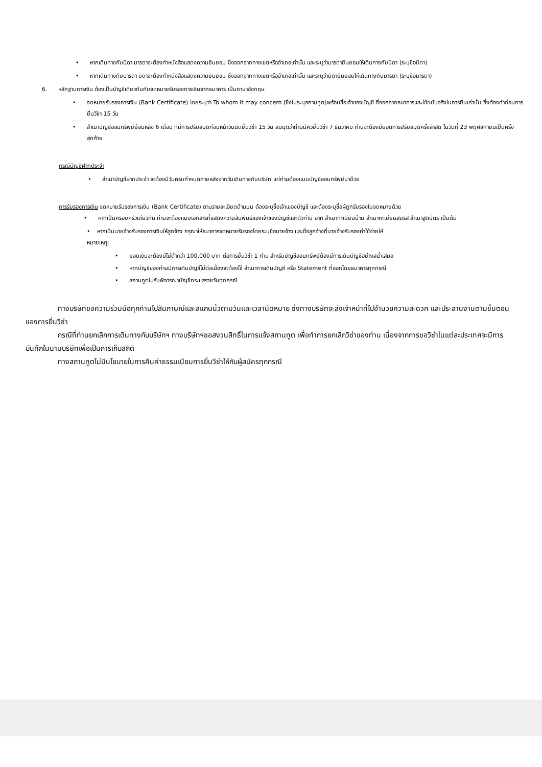• หากเดินทางกับบิดา มารดาจะต้องทำหนังสือแสดงความยินยอม ซึ่งออกจากทางเขตหรืออำเภอเท่านั้น และระบุว่ามารดายินยอมให้เดินทางกับบิดา (ระบุชื่อบิดา)
• หากเดินทางกับมารดา บิดาจะต้องทำหนังสือแสดงความยินยอม ซึ่งออกจากทางเขตหรืออำเภอเท่านั้น และระบุว่าบิดายินยอมให้เดินทางกับมารดา (ระบุชื่อมารดา)
6. หลักฐานการเงิน ต้องเป็นบัญชีเดียวกันกับจดหมายรับรองการเงินจากธนาคาร เป็นภาษาอังกฤษ
• จดหมายรับรองการเงิน (Bank Certificate) โดยระบุว่า To whom it may concern (ซึ่งไม่ระบุสถานทูต)พร้อมชื่อเจ้าของบัญชี ที่ออกจากธนาคารและใช้ฉบับจริงในการยื่นเท่านั้น ซึ่งต้องทำก่อนการยื่นวีซ่า 15 วัน
• สำเนาบัญชีออมทรัพย์ย้อนหลัง 6 เดือน ที่มีการปรับสมุดก่อนหน้าวันนัดยื่นวีซ่า 15 วัน สมมุติว่าท่านมีคิวยื่นวีซ่า 7 ธันวาคม ท่านจะต้องมียอดการปรับสมุดครั้งล่าสุด ในวันที่ 23 พฤศจิกายนเป็นครั้งสุดท้าย
กรณีบัญชีฝากประจำ
• สำเนาบัญชีฝากประจำ จะต้องมีวันครบกำหนดภายหลังจากวันเดินทางกับบริษัท แต่ท่านต้องแนบบัญชีออมทรัพย์มาด้วย
การรับรองการเงิน จดหมายรับรองการเงิน (Bank Certificate) ตามรายละเอียดด้านบน ต้องระบุชื่อเจ้าเของบัญชี และต้องระบุชื่อผู้ถูกรับรองในจดหมายด้วย
• หากเป็นครอบครัวเดียวกัน ท่านจะต้องแนบเอกสารที่แสดงความสัมพันธ์ของเจ้าของบัญชีและตัวท่าน อาทิ สำเนาทะเบียนบ้าน สำเนาทะเบียนสมรส สำเนาสูติบัตร เป็นต้น
• หากเป็นนายจ้างรับรองการเงินให้ลูกจ้าง กรุณาให้ธนาคารจดหมายรับรองโดยระบุชื่อนายจ้าง และชื่อลูกจ้างที่นายจ้างรับรองค่าใช้จ่ายให้
หมายเหตุ:
• ยอดเงินจะต้องมีไม่ต่ำกว่า 100,000 บาท ต่อการยื่นวีซ่า 1 ท่าน สำหรับบัญชีออมทรัพย์ต้องมีการเดินบัญชีอย่างสม่ำเสมอ
• หากบัญชีของท่านมีการเดินบัญชีไม่ต่อเนื่องจะต้องใช้ สำเนาการเดินบัญชี หรือ Statement ที่ออกโดยธนาคารทุกกรณี
• สถานทูตไม่รับพิจารณาบัญชีกระแสรายวันทุกกรณี
ทางบริษัทขอความร่วมมือทุกท่านไปสัมภาษณ์และสแกนนิ้วตามวันและเวลานัดหมาย ซึ่งทางบริษัทจะส่งเจ้าหน้าที่ไปอำนวยความสะดวก และประสานงานตามขั้นตอนของการยื่นวีซ่า
กรณีที่ท่านยกเลิกการเดินทางกับบริษัทฯ ทางบริษัทฯขอสงวนสิทธิ์ในการแจ้งสถานทูต เพื่อทำการยกเลิกวีซ่าของท่าน เนื่องจากการขอวีซ่าในแต่ละประเทศจะมีการบันทึกในนามบริษัทเพื่อเป็นการเก็บสถิติ
ทางสถานทูตไม่มีนโยบายในการคืนค่าธรรมเนียมการยื่นวีซ่าให้กับผู้สมัครทุกกรณี